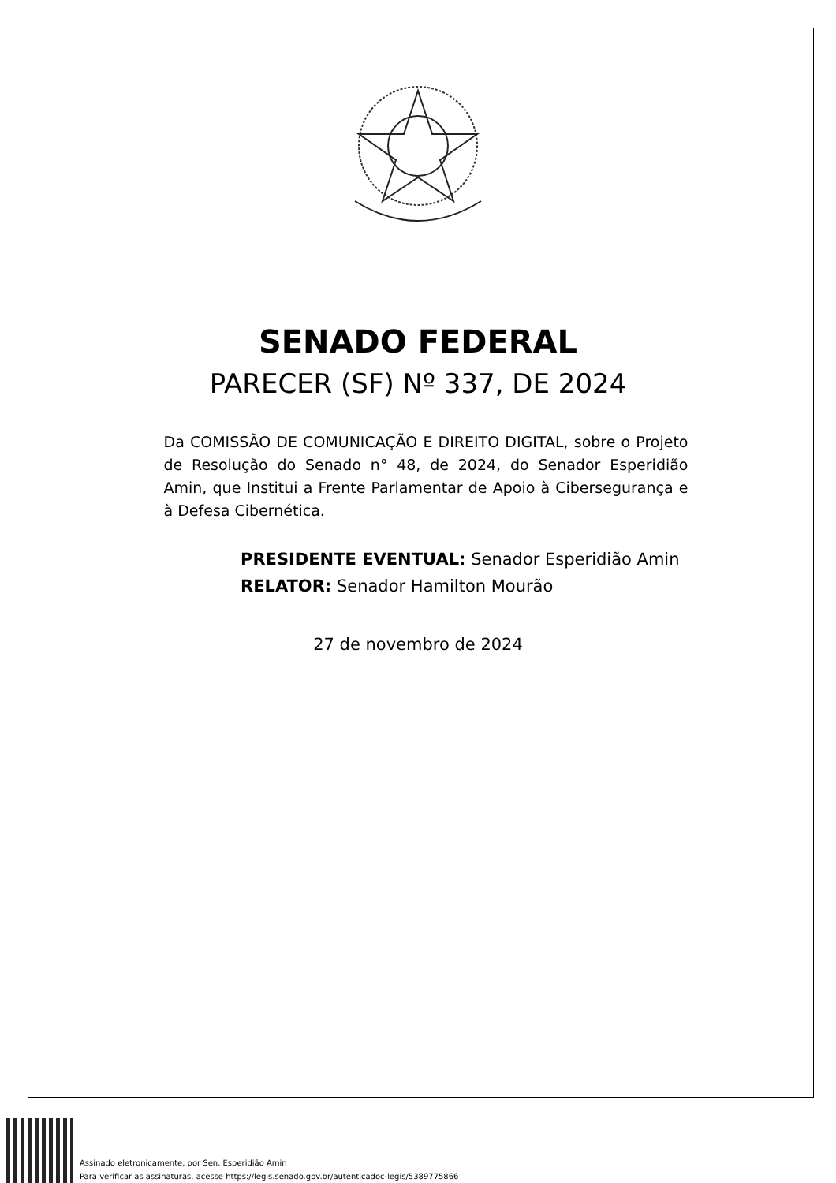SENADO FEDERAL
PARECER (SF) Nº 337, DE 2024
Da COMISSÃO DE COMUNICAÇÃO E DIREITO DIGITAL, sobre o Projeto de Resolução do Senado n° 48, de 2024, do Senador Esperidião Amin, que Institui a Frente Parlamentar de Apoio à Cibersegurança e à Defesa Cibernética.
PRESIDENTE EVENTUAL: Senador Esperidião Amin
RELATOR: Senador Hamilton Mourão
27 de novembro de 2024
Assinado eletronicamente, por Sen. Esperidião Amin
Para verificar as assinaturas, acesse https://legis.senado.gov.br/autenticadoc-legis/5389775866